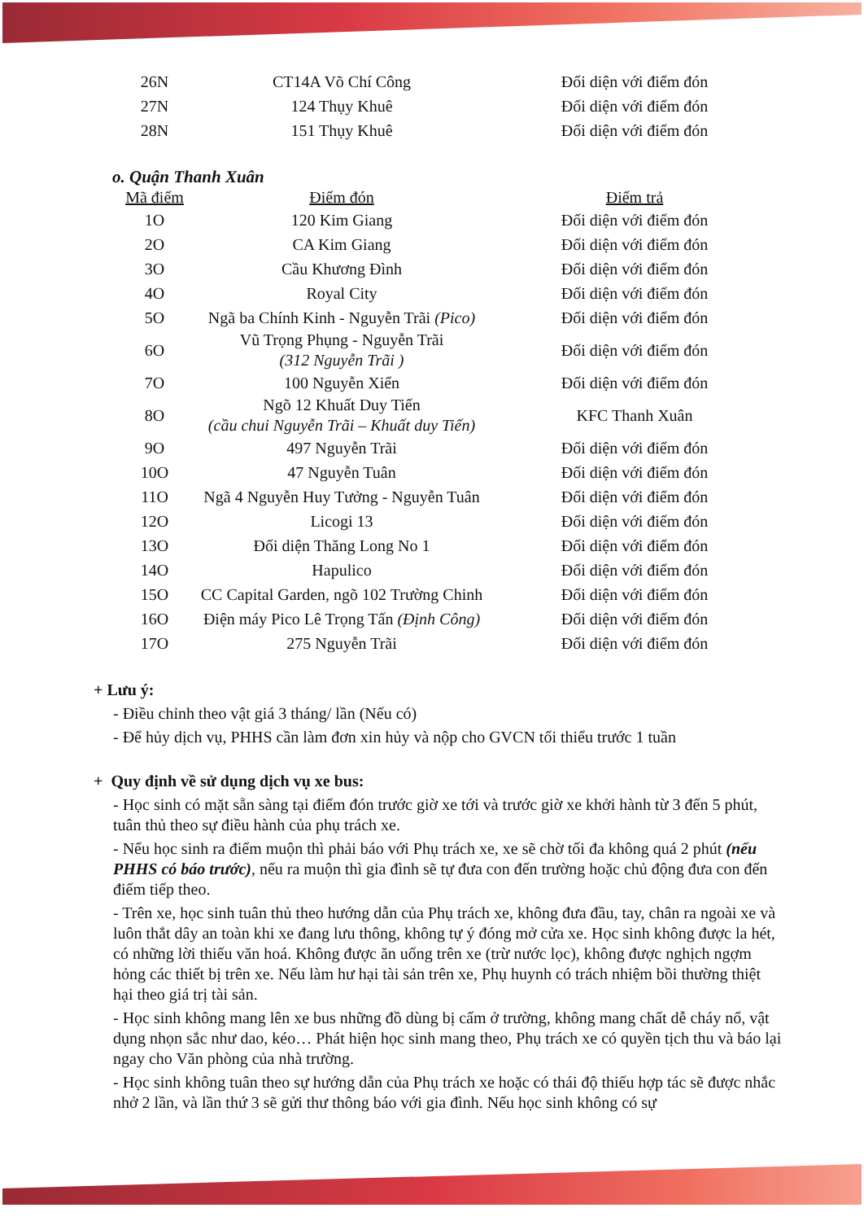| 26N | CT14A Võ Chí Công | Đối diện với điểm đón |
| 27N | 124 Thụy Khuê | Đối diện với điểm đón |
| 28N | 151 Thụy Khuê | Đối diện với điểm đón |
o. Quận Thanh Xuân
| Mã điểm | Điểm đón | Điểm trả |
| --- | --- | --- |
| 1O | 120 Kim Giang | Đối diện với điểm đón |
| 2O | CA Kim Giang | Đối diện với điểm đón |
| 3O | Cầu Khương Đình | Đối diện với điểm đón |
| 4O | Royal City | Đối diện với điểm đón |
| 5O | Ngã ba Chính Kinh - Nguyễn Trãi (Pico) | Đối diện với điểm đón |
| 6O | Vũ Trọng Phụng - Nguyễn Trãi (312 Nguyễn Trãi ) | Đối diện với điểm đón |
| 7O | 100 Nguyễn Xiển | Đối diện với điểm đón |
| 8O | Ngõ 12 Khuất Duy Tiến (cầu chui Nguyễn Trãi – Khuất duy Tiến) | KFC Thanh Xuân |
| 9O | 497 Nguyễn Trãi | Đối diện với điểm đón |
| 10O | 47 Nguyễn Tuân | Đối diện với điểm đón |
| 11O | Ngã 4 Nguyễn Huy Tưởng - Nguyễn Tuân | Đối diện với điểm đón |
| 12O | Licogi 13 | Đối diện với điểm đón |
| 13O | Đối diện Thăng Long No 1 | Đối diện với điểm đón |
| 14O | Hapulico | Đối diện với điểm đón |
| 15O | CC Capital Garden, ngõ 102 Trường Chinh | Đối diện với điểm đón |
| 16O | Điện máy Pico Lê Trọng Tấn (Định Công) | Đối diện với điểm đón |
| 17O | 275 Nguyễn Trãi | Đối diện với điểm đón |
+ Lưu ý:
- Điều chỉnh theo vật giá 3 tháng/ lần (Nếu có)
- Để hủy dịch vụ, PHHS cần làm đơn xin hủy và nộp cho GVCN tối thiểu trước 1 tuần
+ Quy định về sử dụng dịch vụ xe bus:
- Học sinh có mặt sẵn sàng tại điểm đón trước giờ xe tới và trước giờ xe khởi hành từ 3 đến 5 phút, tuân thủ theo sự điều hành của phụ trách xe.
- Nếu học sinh ra điểm muộn thì phải báo với Phụ trách xe, xe sẽ chờ tối đa không quá 2 phút (nếu PHHS có báo trước), nếu ra muộn thì gia đình sẽ tự đưa con đến trường hoặc chủ động đưa con đến điểm tiếp theo.
- Trên xe, học sinh tuân thủ theo hướng dẫn của Phụ trách xe, không đưa đầu, tay, chân ra ngoài xe và luôn thắt dây an toàn khi xe đang lưu thông, không tự ý đóng mở cửa xe. Học sinh không được la hét, có những lời thiếu văn hoá. Không được ăn uống trên xe (trừ nước lọc), không được nghịch ngợm hỏng các thiết bị trên xe. Nếu làm hư hại tài sản trên xe, Phụ huynh có trách nhiệm bồi thường thiệt hại theo giá trị tài sản.
- Học sinh không mang lên xe bus những đồ dùng bị cấm ở trường, không mang chất dễ cháy nổ, vật dụng nhọn sắc như dao, kéo… Phát hiện học sinh mang theo, Phụ trách xe có quyền tịch thu và báo lại ngay cho Văn phòng của nhà trường.
- Học sinh không tuân theo sự hướng dẫn của Phụ trách xe hoặc có thái độ thiếu hợp tác sẽ được nhắc nhở 2 lần, và lần thứ 3 sẽ gửi thư thông báo với gia đình. Nếu học sinh không có sự